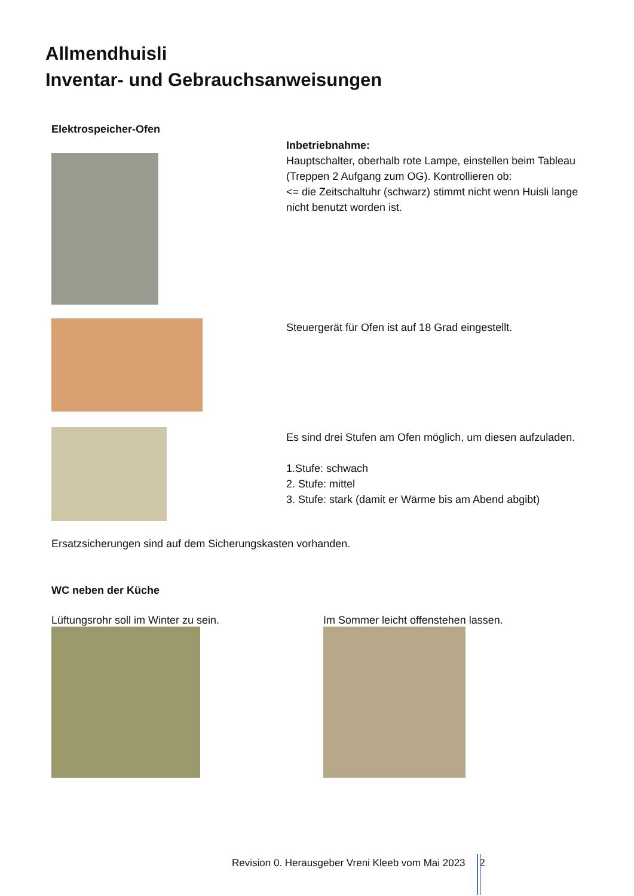Allmendhuisli
Inventar- und Gebrauchsanweisungen
Elektrospeicher-Ofen
Inbetriebnahme:
Hauptschalter, oberhalb rote Lampe, einstellen beim Tableau (Treppen 2 Aufgang zum OG). Kontrollieren ob:
<= die Zeitschaltuhr (schwarz) stimmt nicht wenn Huisli lange nicht benutzt worden ist.
Steuergerät für Ofen ist auf 18 Grad eingestellt.
Es sind drei Stufen am Ofen möglich, um diesen aufzuladen.
1.Stufe: schwach
2. Stufe: mittel
3. Stufe: stark (damit er Wärme bis am Abend abgibt)
Ersatzsicherungen sind auf dem Sicherungskasten vorhanden.
WC neben der Küche
Lüftungsrohr soll im Winter zu sein. Im Sommer leicht offenstehen lassen.
Revision 0. Herausgeber Vreni Kleeb vom Mai 2023 2